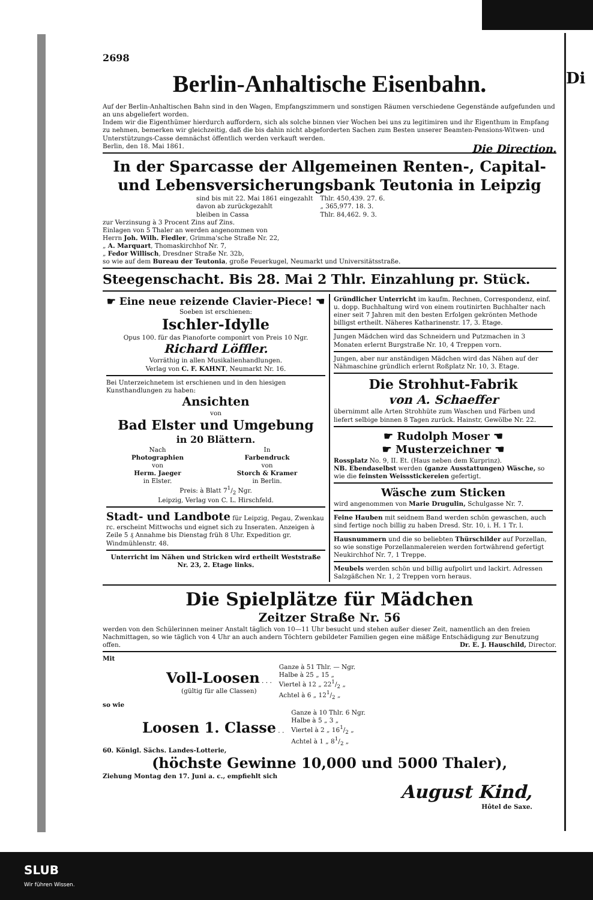2698
Berlin-Anhaltische Eisenbahn.
Auf der Berlin-Anhaltischen Bahn sind in den Wagen, Empfangszimmern und sonstigen Räumen verschiedene Gegenstände aufgefunden und an uns abgeliefert worden.
Indem wir die Eigenthümer hierdurch auffordern, sich als solche binnen vier Wochen bei uns zu legitimiren und ihr Eigenthum in Empfang zu nehmen, bemerken wir gleichzeitig, daß die bis dahin nicht abgeforderten Sachen zum Besten unserer Beamten-Pensions-Witwen- und Unterstützungs-Casse demnächst öffentlich werden verkauft werden.
Berlin, den 18. Mai 1861. Die Direction.
In der Sparcasse der Allgemeinen Renten-, Capital- und Lebensversicherungsbank Teutonia in Leipzig
| sind bis mit 22. Mai 1861 eingezahlt | Thlr. 450,439. 27. 6. |
| davon ab zurückgezahlt | „ 365,977. 18. 3. |
| bleiben in Cassa | Thlr. 84,462. 9. 3. |
zur Verzinsung à 3 Procent Zins auf Zins.
Einlagen von 5 Thaler an werden angenommen von
Herrn Joh. Wilh. Fiedler, Grimma'sche Straße Nr. 22,
„ A. Marquart, Thomaskirchhof Nr. 7,
„ Fedor Willisch, Dresdner Straße Nr. 32b,
so wie auf dem Bureau der Teutonia, große Feuerkugel, Neumarkt und Universitätsstraße.
Steegenschacht. Bis 28. Mai 2 Thlr. Einzahlung pr. Stück.
☛ Eine neue reizende Clavier-Piece! ☚
Soeben ist erschienen:
Ischler-Idylle
Opus 100. für das Pianoforte componirt von Preis 10 Ngr.
Richard Löffler.
Vorräthig in allen Musikalienhandlungen.
Verlag von C. F. KAHNT, Neumarkt Nr. 16.
Bei Unterzeichnetem ist erschienen und in den hiesigen Kunsthandlungen zu haben:
Ansichten
von
Bad Elster und Umgebung
in 20 Blättern.
| Nach Photographien von Herm. Jaeger in Elster. | In Farbendruck von Storch & Kramer in Berlin. |
Preis: à Blatt 71/2 Ngr.
Leipzig, Verlag von C. L. Hirschfeld.
Stadt- und Landbote für Leipzig, Pegau, Zwenkau rc. erscheint Mittwochs und eignet sich zu Inseraten. Anzeigen à Zeile 5 ₰ Annahme bis Dienstag früh 8 Uhr. Expedition gr. Windmühlenstr. 48.
Unterricht im Nähen und Stricken wird ertheilt Weststraße Nr. 23, 2. Etage links.
Gründlicher Unterricht im kaufm. Rechnen, Correspondenz, einf. u. dopp. Buchhaltung wird von einem routinirten Buchhalter nach einer seit 7 Jahren mit den besten Erfolgen gekrönten Methode billigst ertheilt. Näheres Katharinenstr. 17, 3. Etage.
Jungen Mädchen wird das Schneidern und Putzmachen in 3 Monaten erlernt Burgstraße Nr. 10, 4 Treppen vorn.
Jungen, aber nur anständigen Mädchen wird das Nähen auf der Nähmaschine gründlich erlernt Roßplatz Nr. 10, 3. Etage.
Die Strohhut-Fabrik
von A. Schaeffer
übernimmt alle Arten Strohhüte zum Waschen und Färben und liefert selbige binnen 8 Tagen zurück. Hainstr, Gewölbe Nr. 22.
☛ Rudolph Moser ☚
☛ Musterzeichner ☚
Rossplatz No. 9, II. Et. (Haus neben dem Kurprinz).
NB. Ebendaselbst werden (ganze Ausstattungen) Wäsche, so wie die feinsten Weissstickereien gefertigt.
Wäsche zum Sticken
wird angenommen von Marie Drugulin, Schulgasse Nr. 7.
Feine Hauben mit seidnem Band werden schön gewaschen, auch sind fertige noch billig zu haben Dresd. Str. 10, i. H. 1 Tr. l.
Hausnummern und die so beliebten Thürschilder auf Porzellan, so wie sonstige Porzellanmalereien werden fortwährend gefertigt Neukirchhof Nr. 7, 1 Treppe.
Meubels werden schön und billig aufpolirt und lackirt. Adressen Salzgäßchen Nr. 1, 2 Treppen vorn heraus.
Die Spielplätze für Mädchen
Zeitzer Straße Nr. 56
werden von den Schülerinnen meiner Anstalt täglich von 10—11 Uhr besucht und stehen außer dieser Zeit, namentlich an den freien Nachmittagen, so wie täglich von 4 Uhr an auch andern Töchtern gebildeter Familien gegen eine mäßige Entschädigung zur Benutzung offen. Dr. E. J. Hauschild, Director.
Mit
| Voll-Loosen . . . (gültig für alle Classen) | Ganze à 51 Thlr. — Ngr. Halbe à 25 „ 15 „ Viertel à 12 „ 221/2 „ Achtel à 6 „ 121/2 „ |
so wie
| Loosen 1. Classe . . | Ganze à 10 Thlr. 6 Ngr. Halbe à 5 „ 3 „ Viertel à 2 „ 161/2 „ Achtel à 1 „ 81/2 „ |
60. Königl. Sächs. Landes-Lotterie,
(höchste Gewinne 10,000 und 5000 Thaler),
Ziehung Montag den 17. Juni a. c., empfiehlt sich
August Kind,
Hôtel de Saxe.
Di
SLUB
Wir führen Wissen.